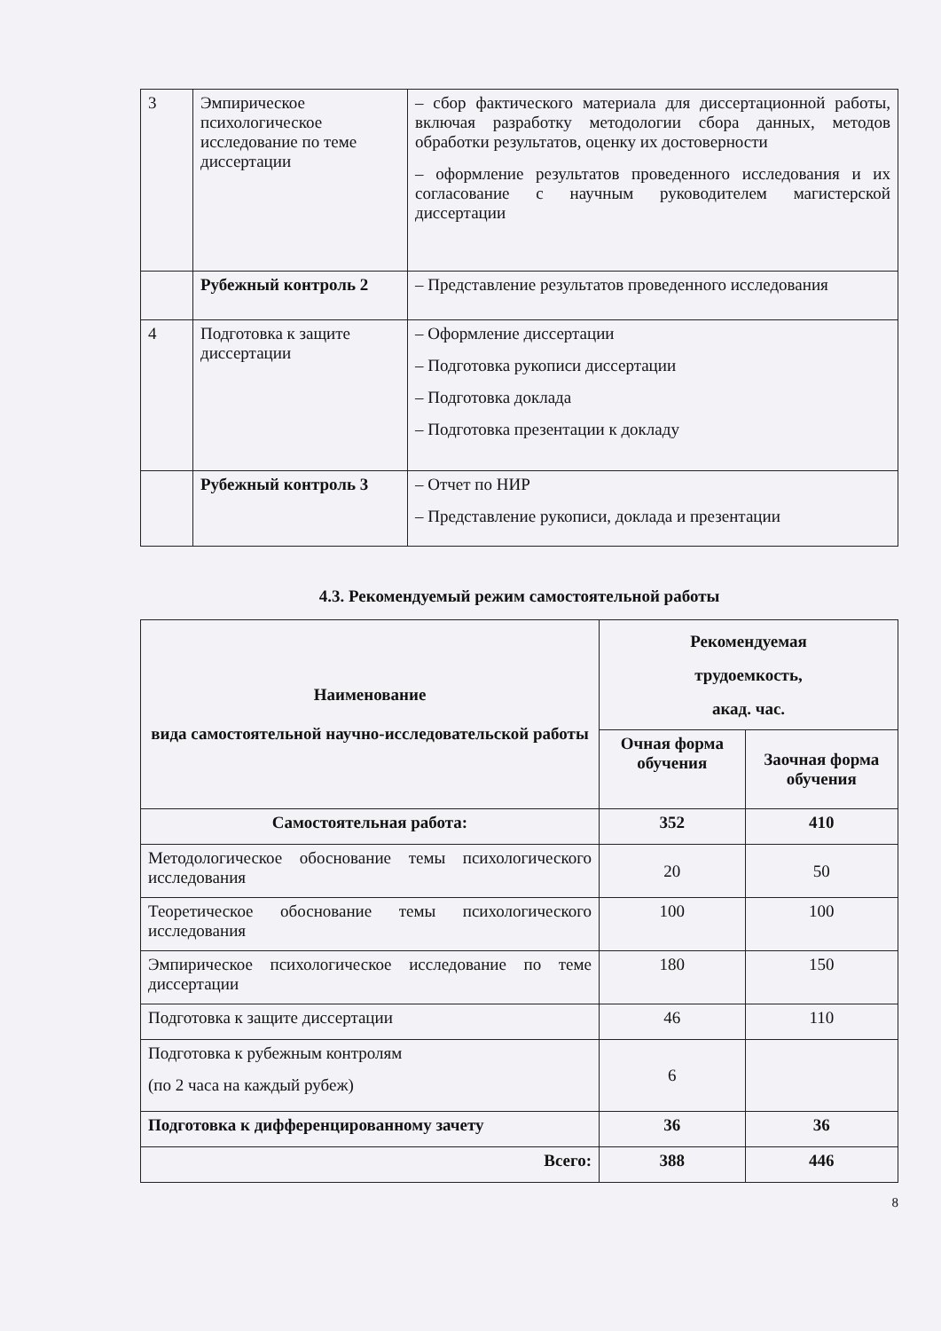| 3 | Эмпирическое психологическое исследование по теме диссертации | – сбор фактического материала для диссертационной работы, включая разработку методологии сбора данных, методов обработки результатов, оценку их достоверности – оформление результатов проведенного исследования и их согласование с научным руководителем магистерской диссертации |
| | Рубежный контроль 2 | – Представление результатов проведенного исследования |
| 4 | Подготовка к защите диссертации | – Оформление диссертации – Подготовка рукописи диссертации – Подготовка доклада – Подготовка презентации к докладу |
| | Рубежный контроль 3 | – Отчет по НИР – Представление рукописи, доклада и презентации |
4.3. Рекомендуемый режим самостоятельной работы
| Наименование вида самостоятельной научно-исследовательской работы | Рекомендуемая трудоемкость, акад. час. | |
| --- | --- | --- |
| | Очная форма обучения | Заочная форма обучения |
| Самостоятельная работа: | 352 | 410 |
| Методологическое обоснование темы психологического исследования | 20 | 50 |
| Теоретическое обоснование темы психологического исследования | 100 | 100 |
| Эмпирическое психологическое исследование по теме диссертации | 180 | 150 |
| Подготовка к защите диссертации | 46 | 110 |
| Подготовка к рубежным контролям (по 2 часа на каждый рубеж) | 6 | |
| Подготовка к дифференцированному зачету | 36 | 36 |
| Всего: | 388 | 446 |
8